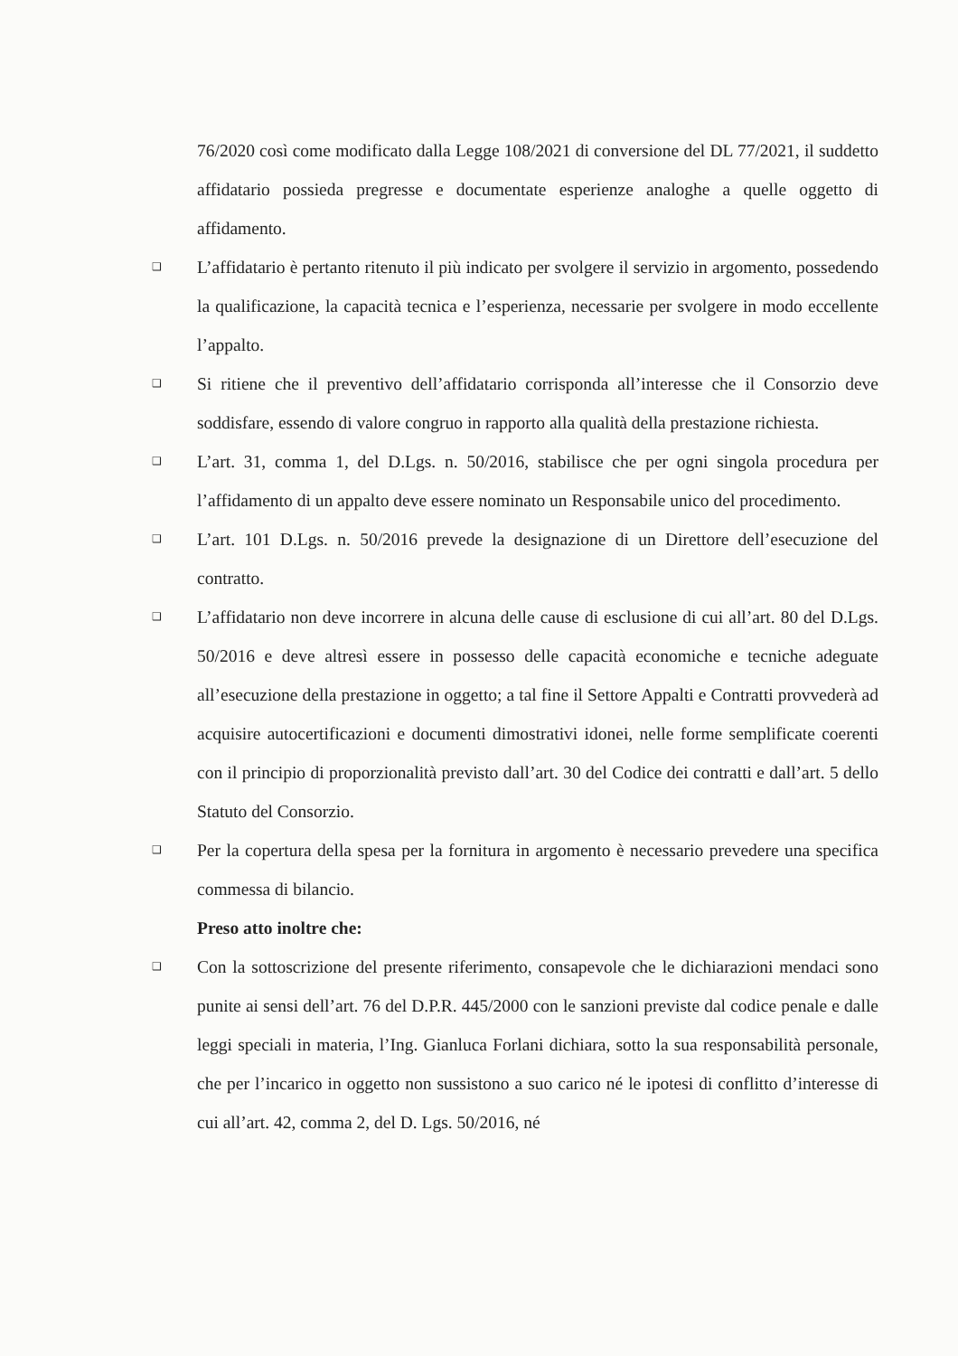76/2020 così come modificato dalla Legge 108/2021 di conversione del DL 77/2021, il suddetto affidatario possieda pregresse e documentate esperienze analoghe a quelle oggetto di affidamento.
❑ L’affidatario è pertanto ritenuto il più indicato per svolgere il servizio in argomento, possedendo la qualificazione, la capacità tecnica e l’esperienza, necessarie per svolgere in modo eccellente l’appalto.
❑ Si ritiene che il preventivo dell’affidatario corrisponda all’interesse che il Consorzio deve soddisfare, essendo di valore congruo in rapporto alla qualità della prestazione richiesta.
❑ L’art. 31, comma 1, del D.Lgs. n. 50/2016, stabilisce che per ogni singola procedura per l’affidamento di un appalto deve essere nominato un Responsabile unico del procedimento.
❑ L’art. 101 D.Lgs. n. 50/2016 prevede la designazione di un Direttore dell’esecuzione del contratto.
❑ L’affidatario non deve incorrere in alcuna delle cause di esclusione di cui all’art. 80 del D.Lgs. 50/2016 e deve altresì essere in possesso delle capacità economiche e tecniche adeguate all’esecuzione della prestazione in oggetto; a tal fine il Settore Appalti e Contratti provvederà ad acquisire autocertificazioni e documenti dimostrativi idonei, nelle forme semplificate coerenti con il principio di proporzionalità previsto dall’art. 30 del Codice dei contratti e dall’art. 5 dello Statuto del Consorzio.
❑ Per la copertura della spesa per la fornitura in argomento è necessario prevedere una specifica commessa di bilancio.
Preso atto inoltre che:
❑ Con la sottoscrizione del presente riferimento, consapevole che le dichiarazioni mendaci sono punite ai sensi dell’art. 76 del D.P.R. 445/2000 con le sanzioni previste dal codice penale e dalle leggi speciali in materia, l’Ing. Gianluca Forlani dichiara, sotto la sua responsabilità personale, che per l’incarico in oggetto non sussistono a suo carico né le ipotesi di conflitto d’interesse di cui all’art. 42, comma 2, del D. Lgs. 50/2016, né